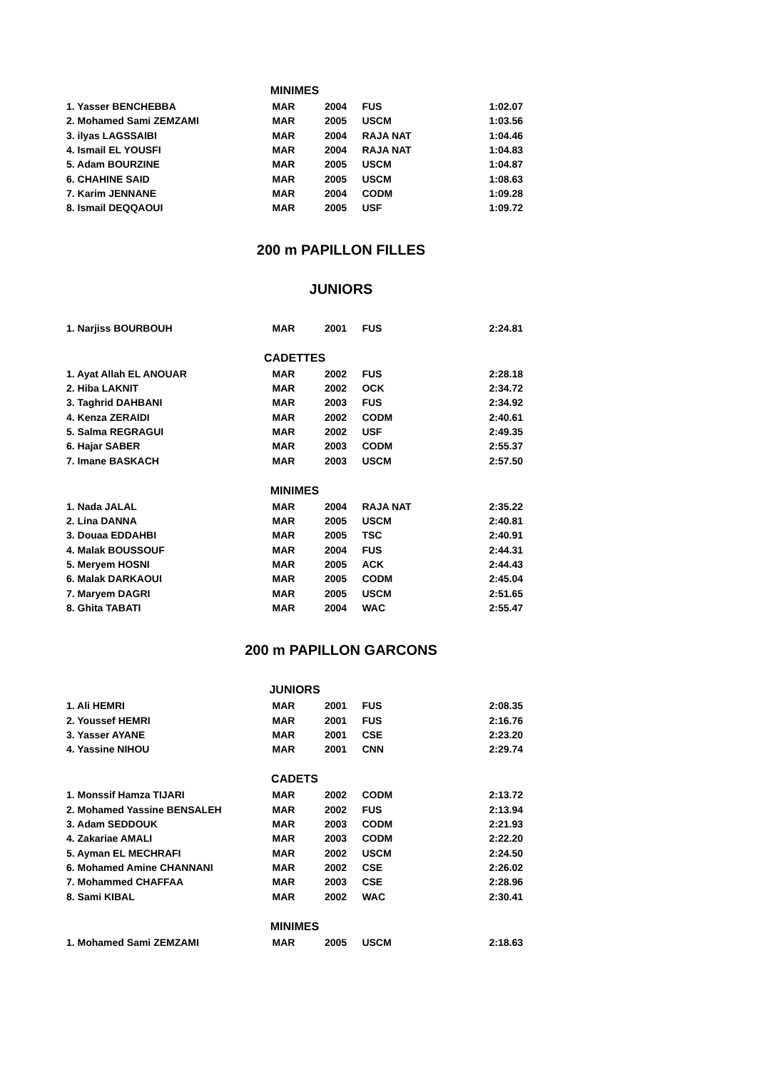| MINIMES | | | | |
| 1. Yasser BENCHEBBA | MAR | 2004 | FUS | 1:02.07 |
| 2. Mohamed Sami ZEMZAMI | MAR | 2005 | USCM | 1:03.56 |
| 3. ilyas LAGSSAIBI | MAR | 2004 | RAJA NAT | 1:04.46 |
| 4. Ismail EL YOUSFI | MAR | 2004 | RAJA NAT | 1:04.83 |
| 5. Adam BOURZINE | MAR | 2005 | USCM | 1:04.87 |
| 6. CHAHINE SAID | MAR | 2005 | USCM | 1:08.63 |
| 7. Karim JENNANE | MAR | 2004 | CODM | 1:09.28 |
| 8. Ismail DEQQAOUI | MAR | 2005 | USF | 1:09.72 |
200 m PAPILLON FILLES
JUNIORS
| 1. Narjiss BOURBOUH | MAR | 2001 | FUS | 2:24.81 |
| CADETTES | | | | |
| 1. Ayat Allah EL ANOUAR | MAR | 2002 | FUS | 2:28.18 |
| 2. Hiba LAKNIT | MAR | 2002 | OCK | 2:34.72 |
| 3. Taghrid DAHBANI | MAR | 2003 | FUS | 2:34.92 |
| 4. Kenza ZERAIDI | MAR | 2002 | CODM | 2:40.61 |
| 5. Salma REGRAGUI | MAR | 2002 | USF | 2:49.35 |
| 6. Hajar SABER | MAR | 2003 | CODM | 2:55.37 |
| 7. Imane BASKACH | MAR | 2003 | USCM | 2:57.50 |
| MINIMES | | | | |
| 1. Nada JALAL | MAR | 2004 | RAJA NAT | 2:35.22 |
| 2. Lina DANNA | MAR | 2005 | USCM | 2:40.81 |
| 3. Douaa EDDAHBI | MAR | 2005 | TSC | 2:40.91 |
| 4. Malak BOUSSOUF | MAR | 2004 | FUS | 2:44.31 |
| 5. Meryem HOSNI | MAR | 2005 | ACK | 2:44.43 |
| 6. Malak DARKAOUI | MAR | 2005 | CODM | 2:45.04 |
| 7. Maryem DAGRI | MAR | 2005 | USCM | 2:51.65 |
| 8. Ghita TABATI | MAR | 2004 | WAC | 2:55.47 |
200 m PAPILLON GARCONS
| JUNIORS | | | | |
| 1. Ali HEMRI | MAR | 2001 | FUS | 2:08.35 |
| 2. Youssef HEMRI | MAR | 2001 | FUS | 2:16.76 |
| 3. Yasser AYANE | MAR | 2001 | CSE | 2:23.20 |
| 4. Yassine NIHOU | MAR | 2001 | CNN | 2:29.74 |
| CADETS | | | | |
| 1. Monssif Hamza TIJARI | MAR | 2002 | CODM | 2:13.72 |
| 2. Mohamed Yassine BENSALEH | MAR | 2002 | FUS | 2:13.94 |
| 3. Adam SEDDOUK | MAR | 2003 | CODM | 2:21.93 |
| 4. Zakariae AMALI | MAR | 2003 | CODM | 2:22.20 |
| 5. Ayman EL MECHRAFI | MAR | 2002 | USCM | 2:24.50 |
| 6. Mohamed Amine CHANNANI | MAR | 2002 | CSE | 2:26.02 |
| 7. Mohammed CHAFFAA | MAR | 2003 | CSE | 2:28.96 |
| 8. Sami KIBAL | MAR | 2002 | WAC | 2:30.41 |
| MINIMES | | | | |
| 1. Mohamed Sami ZEMZAMI | MAR | 2005 | USCM | 2:18.63 |